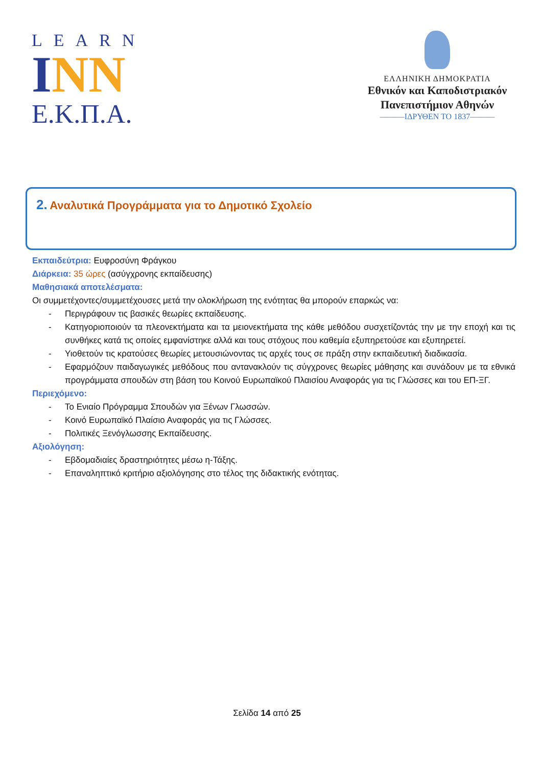LEARN
INN
Ε.Κ.Π.Α.
ΕΛΛΗΝΙΚΗ ΔΗΜΟΚΡΑΤΙΑ
Εθνικόν και Καποδιστριακόν
Πανεπιστήμιον Αθηνών
———ΙΔΡΥΘΕΝ ΤΟ 1837———
2. Αναλυτικά Προγράμματα για το Δημοτικό Σχολείο
Εκπαιδεύτρια: Ευφροσύνη Φράγκου
Διάρκεια: 35 ώρες (ασύγχρονης εκπαίδευσης)
Μαθησιακά αποτελέσματα:
Οι συμμετέχοντες/συμμετέχουσες μετά την ολοκλήρωση της ενότητας θα μπορούν επαρκώς να:
- Περιγράφουν τις βασικές θεωρίες εκπαίδευσης.
- Κατηγοριοποιούν τα πλεονεκτήματα και τα μειονεκτήματα της κάθε μεθόδου συσχετίζοντάς την με την εποχή και τις συνθήκες κατά τις οποίες εμφανίστηκε αλλά και τους στόχους που καθεμία εξυπηρετούσε και εξυπηρετεί.
- Υιοθετούν τις κρατούσες θεωρίες μετουσιώνοντας τις αρχές τους σε πράξη στην εκπαιδευτική διαδικασία.
- Εφαρμόζουν παιδαγωγικές μεθόδους που αντανακλούν τις σύγχρονες θεωρίες μάθησης και συνάδουν με τα εθνικά προγράμματα σπουδών στη βάση του Κοινού Ευρωπαϊκού Πλαισίου Αναφοράς για τις Γλώσσες και του ΕΠ-ΞΓ.
Περιεχόμενο:
- Το Ενιαίο Πρόγραμμα Σπουδών για Ξένων Γλωσσών.
- Κοινό Ευρωπαϊκό Πλαίσιο Αναφοράς για τις Γλώσσες.
- Πολιτικές Ξενόγλωσσης Εκπαίδευσης.
Αξιολόγηση:
- Εβδομαδιαίες δραστηριότητες μέσω η-Τάξης.
- Επαναληπτικό κριτήριο αξιολόγησης στο τέλος της διδακτικής ενότητας.
Σελίδα 14 από 25